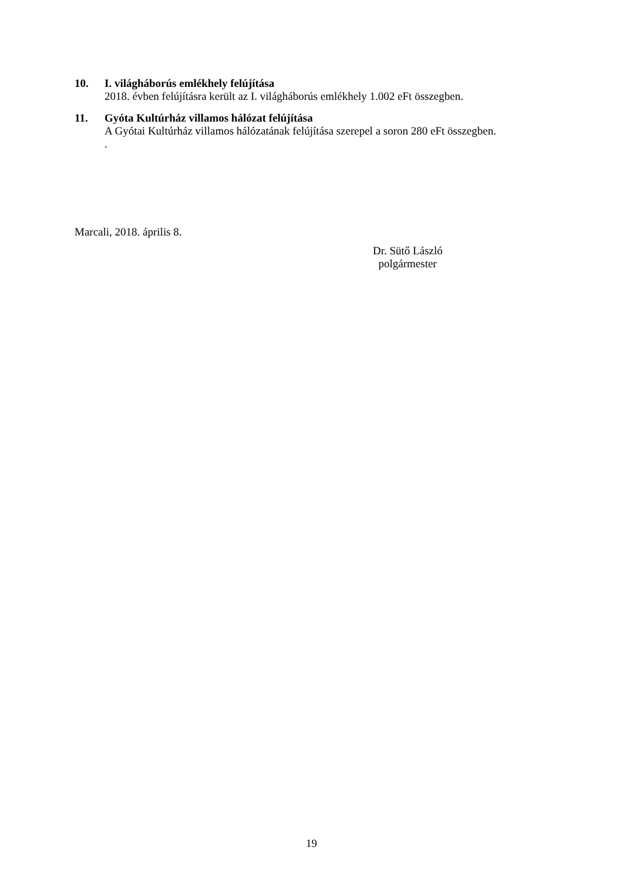10.
I. világháborús emlékhely felújítása
2018. évben felújításra került az I. világháborús emlékhely 1.002 eFt összegben.
11.
Gyóta Kultúrház villamos hálózat felújítása
A Gyótai Kultúrház villamos hálózatának felújítása szerepel a soron 280 eFt összegben.
.
Marcali, 2018. április 8.
Dr. Sütő László
polgármester
19